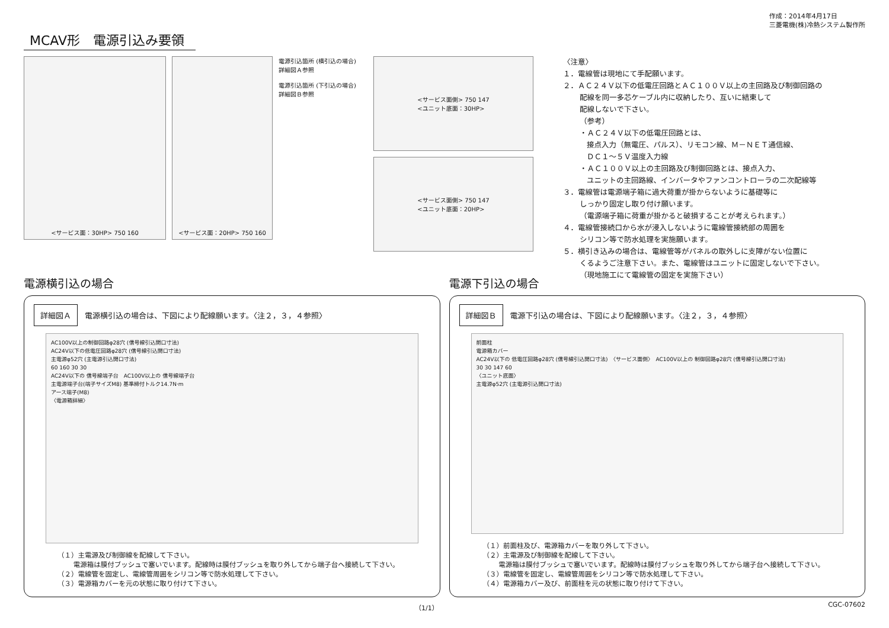MCAV形　電源引込み要領
作成：2014年4月17日
三菱電機(株)冷熱システム製作所
<サービス面：30HP> 750 160
<サービス面：20HP> 750 160
電源引込箇所 (横引込の場合)
詳細図Ａ参照
電源引込箇所 (下引込の場合)
詳細図Ｂ参照
<サービス面側> 750 147
<ユニット底面：30HP>
<サービス面側> 750 147
<ユニット底面：20HP>
〈注意〉
１．電線管は現地にて手配願います。
２．ＡＣ２４Ｖ以下の低電圧回路とＡＣ１００Ｖ以上の主回路及び制御回路の
配線を同一多芯ケーブル内に収納したり、互いに結束して
配線しないで下さい。
（参考）
・ＡＣ２４Ｖ以下の低電圧回路とは、
接点入力（無電圧、パルス）、リモコン線、Ｍ－ＮＥＴ通信線、
ＤＣ１～５Ｖ温度入力線
・ＡＣ１００Ｖ以上の主回路及び制御回路とは、接点入力、
ユニットの主回路線、インバータやファンコントローラの二次配線等
３．電線管は電源端子箱に過大荷重が掛からないように基礎等に
しっかり固定し取り付け願います。
（電源端子箱に荷重が掛かると破損することが考えられます。）
４．電線管接続口から水が浸入しないように電線管接続部の周囲を
シリコン等で防水処理を実施願います。
５．横引き込みの場合は、電線管等がパネルの取外しに支障がない位置に
くるようご注意下さい。また、電線管はユニットに固定しないで下さい。
（現地施工にて電線管の固定を実施下さい）
電源横引込の場合
詳細図Ａ 電源横引込の場合は、下図により配線願います。〈注２，３，４参照〉
AC100V以上の制御回路φ28穴 (信号線引込開口寸法)
AC24V以下の低電圧回路φ28穴 (信号線引込開口寸法)
主電源φ52穴 (主電源引込開口寸法)
60 160 30 30
AC24V以下の 信号線端子台　AC100V以上の 信号線端子台
主電源端子台(端子サイズM8) 基準締付トルク14.7N·m
アース端子(M8)
〈電源箱詳細〉
（１）主電源及び制御線を配線して下さい。
　　 電源箱は膜付ブッシュで塞いでいます。配線時は膜付ブッシュを取り外してから端子台へ接続して下さい。
（２）電線管を固定し、電線管周囲をシリコン等で防水処理して下さい。
（３）電源箱カバーを元の状態に取り付けて下さい。
電源下引込の場合
詳細図Ｂ 電源下引込の場合は、下図により配線願います。〈注２，３，４参照〉
前面柱
電源箱カバー
AC24V以下の 低電圧回路φ28穴 (信号線引込開口寸法)　〈サービス面側〉　AC100V以上の 制御回路φ28穴 (信号線引込開口寸法)
30 30 147 60
〈ユニット底面〉
主電源φ52穴 (主電源引込開口寸法)
（１）前面柱及び、電源箱カバーを取り外して下さい。
（２）主電源及び制御線を配線して下さい。
　　 電源箱は膜付ブッシュで塞いでいます。配線時は膜付ブッシュを取り外してから端子台へ接続して下さい。
（３）電線管を固定し、電線管周囲をシリコン等で防水処理して下さい。
（４）電源箱カバー及び、前面柱を元の状態に取り付けて下さい。
（1/1） CGC-07602